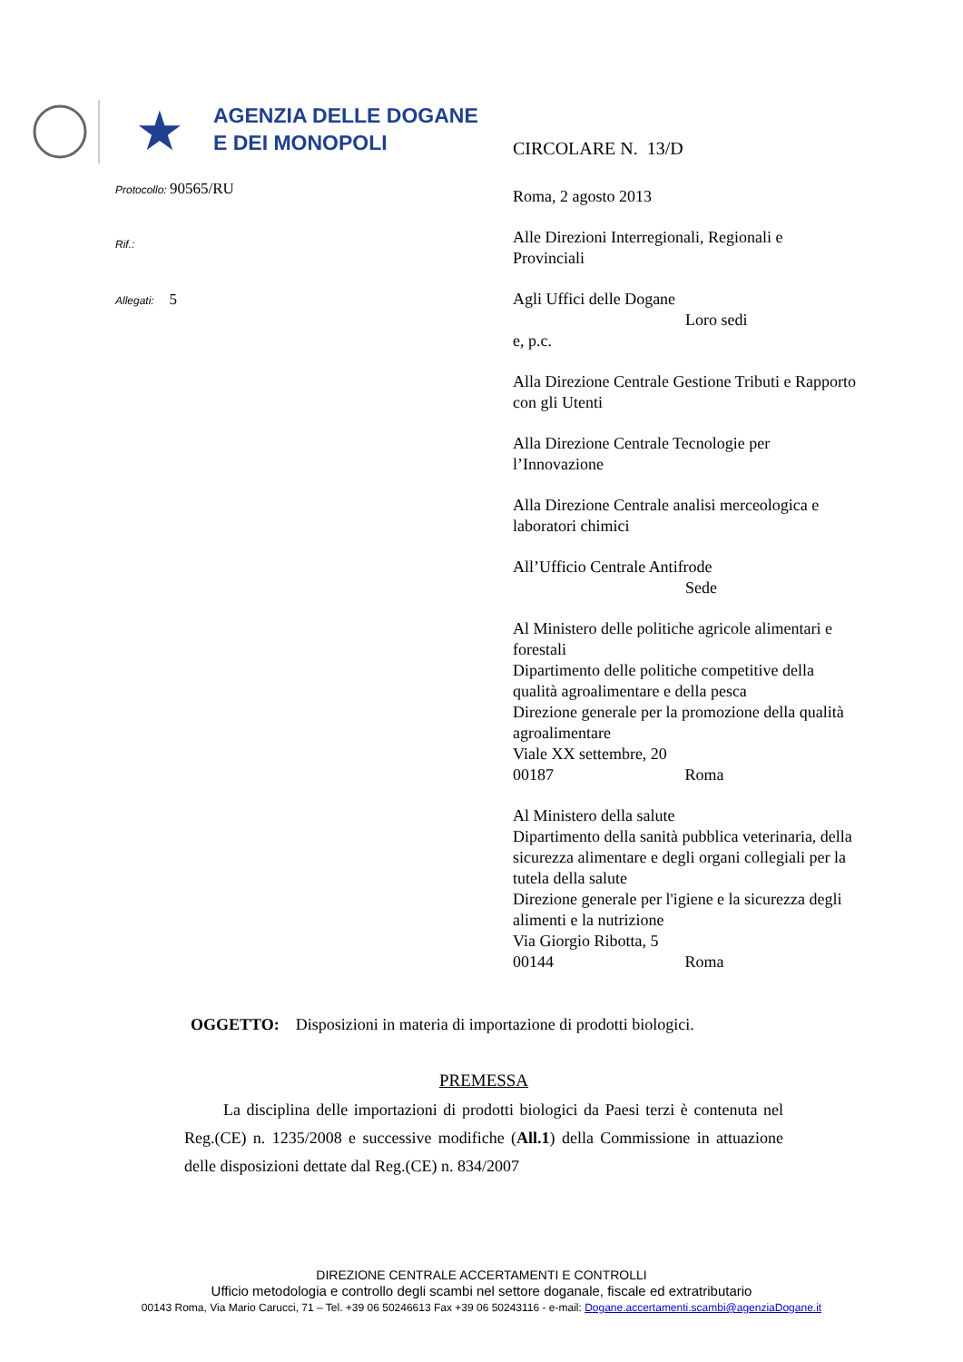★
AGENZIA DELLE DOGANE
E DEI MONOPOLI
Protocollo: 90565/RU
Rif.:
Allegati: 5
CIRCOLARE N. 13/D
Roma, 2 agosto 2013
Alle Direzioni Interregionali, Regionali e Provinciali
Agli Uffici delle Dogane
Loro sedi
e, p.c.
Alla Direzione Centrale Gestione Tributi e Rapporto con gli Utenti
Alla Direzione Centrale Tecnologie per l’Innovazione
Alla Direzione Centrale analisi merceologica e laboratori chimici
All’Ufficio Centrale Antifrode
Sede
Al Ministero delle politiche agricole alimentari e forestali
Dipartimento delle politiche competitive della qualità agroalimentare e della pesca
Direzione generale per la promozione della qualità agroalimentare
Viale XX settembre, 20
00187 Roma
Al Ministero della salute
Dipartimento della sanità pubblica veterinaria, della sicurezza alimentare e degli organi collegiali per la tutela della salute
Direzione generale per l'igiene e la sicurezza degli alimenti e la nutrizione
Via Giorgio Ribotta, 5
00144 Roma
OGGETTO: Disposizioni in materia di importazione di prodotti biologici.
PREMESSA
La disciplina delle importazioni di prodotti biologici da Paesi terzi è contenuta nel Reg.(CE) n. 1235/2008 e successive modifiche (All.1) della Commissione in attuazione delle disposizioni dettate dal Reg.(CE) n. 834/2007
DIREZIONE CENTRALE ACCERTAMENTI E CONTROLLI
Ufficio metodologia e controllo degli scambi nel settore doganale, fiscale ed extratributario
00143 Roma, Via Mario Carucci, 71 – Tel. +39 06 50246613 Fax +39 06 50243116 - e-mail: Dogane.accertamenti.scambi@agenziaDogane.it